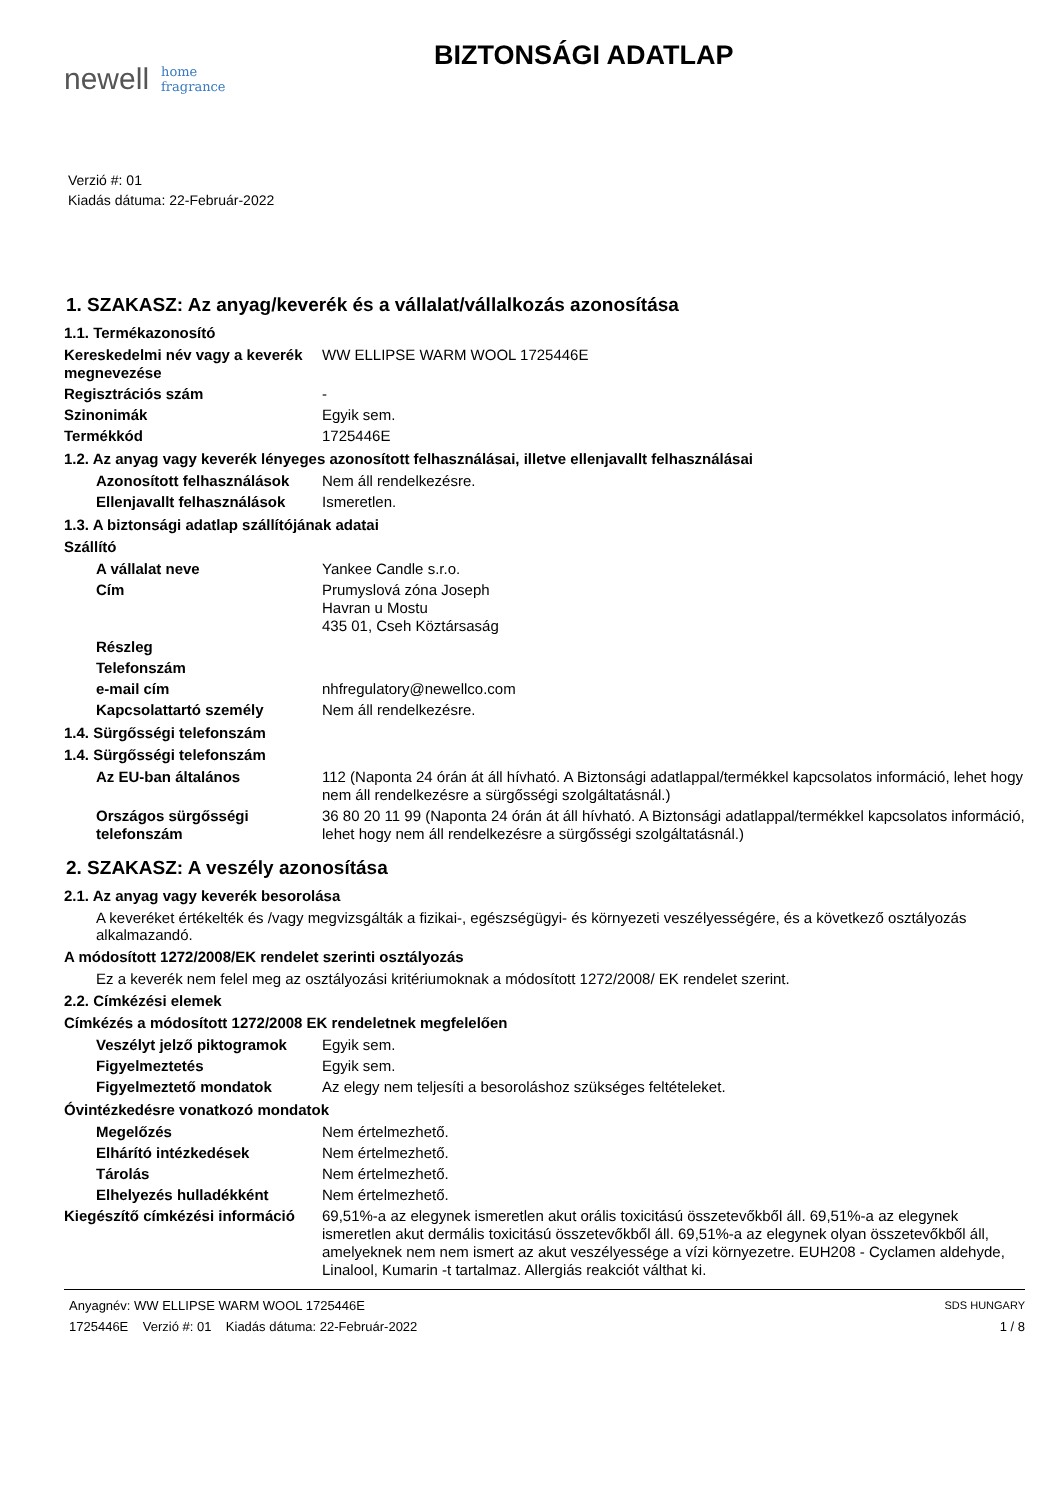newell home
fragrance
BIZTONSÁGI ADATLAP
Verzió #: 01
Kiadás dátuma: 22-Február-2022
1. SZAKASZ: Az anyag/keverék és a vállalat/vállalkozás azonosítása
1.1. Termékazonosító
Kereskedelmi név vagy a keverék megnevezése
WW ELLIPSE WARM WOOL 1725446E
Regisztrációs szám -
Szinonimák Egyik sem.
Termékkód 1725446E
1.2. Az anyag vagy keverék lényeges azonosított felhasználásai, illetve ellenjavallt felhasználásai
Azonosított felhasználások
Nem áll rendelkezésre.
Ellenjavallt felhasználások
Ismeretlen.
1.3. A biztonsági adatlap szállítójának adatai
Szállító
A vállalat neve Yankee Candle s.r.o.
Cím Prumyslová zóna Joseph
Havran u Mostu
435 01, Cseh Köztársaság
Részleg
Telefonszám
e-mail cím nhfregulatory@newellco.com
Kapcsolattartó személy Nem áll rendelkezésre.
1.4. Sürgősségi telefonszám
1.4. Sürgősségi telefonszám
Az EU-ban általános 112 (Naponta 24 órán át áll hívható. A Biztonsági adatlappal/termékkel kapcsolatos információ, lehet hogy nem áll rendelkezésre a sürgősségi szolgáltatásnál.)
Országos sürgősségi telefonszám
36 80 20 11 99 (Naponta 24 órán át áll hívható. A Biztonsági adatlappal/termékkel kapcsolatos információ, lehet hogy nem áll rendelkezésre a sürgősségi szolgáltatásnál.)
2. SZAKASZ: A veszély azonosítása
2.1. Az anyag vagy keverék besorolása
A keveréket értékelték és /vagy megvizsgálták a fizikai-, egészségügyi- és környezeti veszélyességére, és a következő osztályozás alkalmazandó.
A módosított 1272/2008/EK rendelet szerinti osztályozás
Ez a keverék nem felel meg az osztályozási kritériumoknak a módosított 1272/2008/ EK rendelet szerint.
2.2. Címkézési elemek
Címkézés a módosított 1272/2008 EK rendeletnek megfelelően
Veszélyt jelző piktogramok
Egyik sem.
Figyelmeztetés Egyik sem.
Figyelmeztető mondatok Az elegy nem teljesíti a besoroláshoz szükséges feltételeket.
Óvintézkedésre vonatkozó mondatok
Megelőzés Nem értelmezhető.
Elhárító intézkedések Nem értelmezhető.
Tárolás Nem értelmezhető.
Elhelyezés hulladékként Nem értelmezhető.
Kiegészítő címkézési információ
69,51%-a az elegynek ismeretlen akut orális toxicitású összetevőkből áll. 69,51%-a az elegynek ismeretlen akut dermális toxicitású összetevőkből áll. 69,51%-a az elegynek olyan összetevőkből áll, amelyeknek nem nem ismert az akut veszélyessége a vízi környezetre. EUH208 - Cyclamen aldehyde, Linalool, Kumarin -t tartalmaz. Allergiás reakciót válthat ki.
Anyagnév: WW ELLIPSE WARM WOOL 1725446E
1725446E Verzió #: 01 Kiadás dátuma: 22-Február-2022
SDS HUNGARY
1 / 8